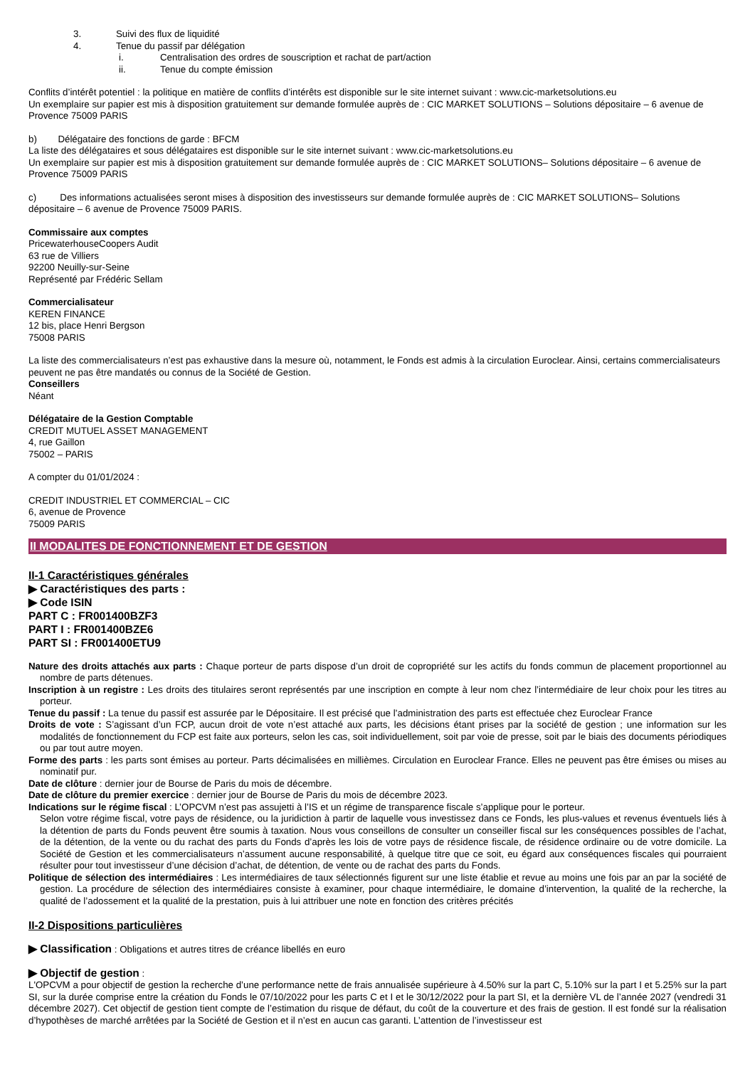3. Suivi des flux de liquidité
4. Tenue du passif par délégation
i. Centralisation des ordres de souscription et rachat de part/action
ii. Tenue du compte émission
Conflits d’intérêt potentiel : la politique en matière de conflits d’intérêts est disponible sur le site internet suivant : www.cic-marketsolutions.eu
Un exemplaire sur papier est mis à disposition gratuitement sur demande formulée auprès de : CIC MARKET SOLUTIONS – Solutions dépositaire – 6 avenue de Provence 75009 PARIS
b) Délégataire des fonctions de garde : BFCM
La liste des délégataires et sous délégataires est disponible sur le site internet suivant : www.cic-marketsolutions.eu
Un exemplaire sur papier est mis à disposition gratuitement sur demande formulée auprès de : CIC MARKET SOLUTIONS– Solutions dépositaire – 6 avenue de Provence 75009 PARIS
c) Des informations actualisées seront mises à disposition des investisseurs sur demande formulée auprès de : CIC MARKET SOLUTIONS– Solutions dépositaire – 6 avenue de Provence 75009 PARIS.
Commissaire aux comptes
PricewaterhouseCoopers Audit
63 rue de Villiers
92200 Neuilly-sur-Seine
Représenté par Frédéric Sellam
Commercialisateur
KEREN FINANCE
12 bis, place Henri Bergson
75008 PARIS
La liste des commercialisateurs n’est pas exhaustive dans la mesure où, notamment, le Fonds est admis à la circulation Euroclear. Ainsi, certains commercialisateurs peuvent ne pas être mandatés ou connus de la Société de Gestion.
Conseillers
Néant
Délégataire de la Gestion Comptable
CREDIT MUTUEL ASSET MANAGEMENT
4, rue Gaillon
75002 – PARIS
A compter du 01/01/2024 :
CREDIT INDUSTRIEL ET COMMERCIAL – CIC
6, avenue de Provence
75009 PARIS
II MODALITES DE FONCTIONNEMENT ET DE GESTION
II-1 Caractéristiques générales
▶ Caractéristiques des parts :
▶ Code ISIN
PART C : FR001400BZF3
PART I : FR001400BZE6
PART SI : FR001400ETU9
Nature des droits attachés aux parts : Chaque porteur de parts dispose d’un droit de copropriété sur les actifs du fonds commun de placement proportionnel au nombre de parts détenues.
Inscription à un registre : Les droits des titulaires seront représentés par une inscription en compte à leur nom chez l’intermédiaire de leur choix pour les titres au porteur.
Tenue du passif : La tenue du passif est assurée par le Dépositaire. Il est précisé que l’administration des parts est effectuée chez Euroclear France
Droits de vote : S’agissant d’un FCP, aucun droit de vote n’est attaché aux parts, les décisions étant prises par la société de gestion ; une information sur les modalités de fonctionnement du FCP est faite aux porteurs, selon les cas, soit individuellement, soit par voie de presse, soit par le biais des documents périodiques ou par tout autre moyen.
Forme des parts : les parts sont émises au porteur. Parts décimalisées en millièmes. Circulation en Euroclear France. Elles ne peuvent pas être émises ou mises au nominatif pur.
Date de clôture : dernier jour de Bourse de Paris du mois de décembre.
Date de clôture du premier exercice : dernier jour de Bourse de Paris du mois de décembre 2023.
Indications sur le régime fiscal : L’OPCVM n’est pas assujetti à l’IS et un régime de transparence fiscale s’applique pour le porteur.
Selon votre régime fiscal, votre pays de résidence, ou la juridiction à partir de laquelle vous investissez dans ce Fonds, les plus-values et revenus éventuels liés à la détention de parts du Fonds peuvent être soumis à taxation. Nous vous conseillons de consulter un conseiller fiscal sur les conséquences possibles de l’achat, de la détention, de la vente ou du rachat des parts du Fonds d’après les lois de votre pays de résidence fiscale, de résidence ordinaire ou de votre domicile. La Société de Gestion et les commercialisateurs n’assument aucune responsabilité, à quelque titre que ce soit, eu égard aux conséquences fiscales qui pourraient résulter pour tout investisseur d’une décision d’achat, de détention, de vente ou de rachat des parts du Fonds.
Politique de sélection des intermédiaires : Les intermédiaires de taux sélectionnés figurent sur une liste établie et revue au moins une fois par an par la société de gestion. La procédure de sélection des intermédiaires consiste à examiner, pour chaque intermédiaire, le domaine d’intervention, la qualité de la recherche, la qualité de l’adossement et la qualité de la prestation, puis à lui attribuer une note en fonction des critères précités
II-2 Dispositions particulières
▶ Classification : Obligations et autres titres de créance libellés en euro
▶ Objectif de gestion :
L'OPCVM a pour objectif de gestion la recherche d’une performance nette de frais annualisée supérieure à 4.50% sur la part C, 5.10% sur la part I et 5.25% sur la part SI, sur la durée comprise entre la création du Fonds le 07/10/2022 pour les parts C et I et le 30/12/2022 pour la part SI, et la dernière VL de l’année 2027 (vendredi 31 décembre 2027). Cet objectif de gestion tient compte de l’estimation du risque de défaut, du coût de la couverture et des frais de gestion. Il est fondé sur la réalisation d’hypothèses de marché arrêtées par la Société de Gestion et il n’est en aucun cas garanti. L’attention de l’investisseur est